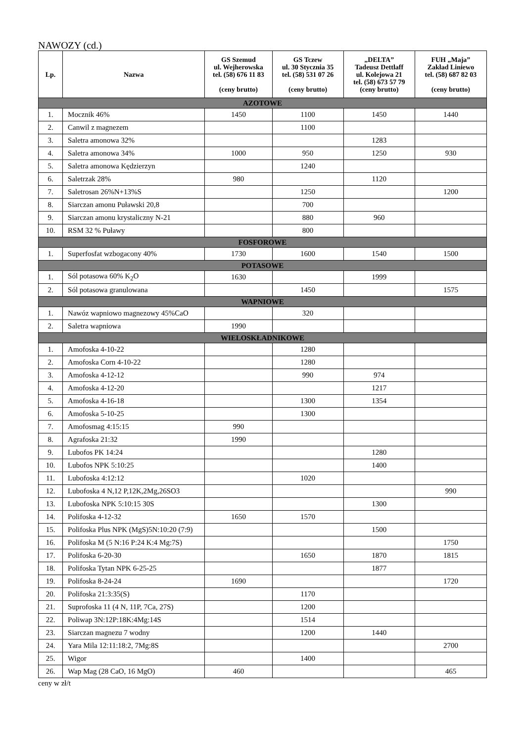NAWOZY (cd.)
| Lp. | Nazwa | GS Szemud ul. Wejherowska tel. (58) 676 11 83 (ceny brutto) | GS Tczew ul. 30 Stycznia 35 tel. (58) 531 07 26 (ceny brutto) | „DELTA” Tadeusz Dettlaff ul. Kolejowa 21 tel. (58) 673 57 79 (ceny brutto) | FUH „Maja” Zakład Liniewo tel. (58) 687 82 03 (ceny brutto) |
| --- | --- | --- | --- | --- | --- |
| AZOTOWE | | | | | |
| 1. | Mocznik 46% | 1450 | 1100 | 1450 | 1440 |
| 2. | Canwil z magnezem | | 1100 | | |
| 3. | Saletra amonowa 32% | | | 1283 | |
| 4. | Saletra amonowa 34% | 1000 | 950 | 1250 | 930 |
| 5. | Saletra amonowa Kędzierzyn | | 1240 | | |
| 6. | Saletrzak 28% | 980 | | 1120 | |
| 7. | Saletrosan 26%N+13%S | | 1250 | | 1200 |
| 8. | Siarczan amonu Puławski 20,8 | | 700 | | |
| 9. | Siarczan amonu krystaliczny N-21 | | 880 | 960 | |
| 10. | RSM 32 % Puławy | | 800 | | |
| FOSFOROWE | | | | | |
| 1. | Superfosfat wzbogacony 40% | 1730 | 1600 | 1540 | 1500 |
| POTASOWE | | | | | |
| 1. | Sól potasowa 60% K<sub>2</sub>O | 1630 | | 1999 | |
| 2. | Sól potasowa granulowana | | 1450 | | 1575 |
| WAPNIOWE | | | | | |
| 1. | Nawóz wapniowo magnezowy 45%CaO | | 320 | | |
| 2. | Saletra wapniowa | 1990 | | | |
| WIELOSKŁADNIKOWE | | | | | |
| 1. | Amofoska 4-10-22 | | 1280 | | |
| 2. | Amofoska Corn 4-10-22 | | 1280 | | |
| 3. | Amofoska 4-12-12 | | 990 | 974 | |
| 4. | Amofoska 4-12-20 | | | 1217 | |
| 5. | Amofoska 4-16-18 | | 1300 | 1354 | |
| 6. | Amofoska 5-10-25 | | 1300 | | |
| 7. | Amofosmag 4:15:15 | 990 | | | |
| 8. | Agrafoska 21:32 | 1990 | | | |
| 9. | Lubofos PK 14:24 | | | 1280 | |
| 10. | Lubofos NPK 5:10:25 | | | 1400 | |
| 11. | Lubofoska 4:12:12 | | 1020 | | |
| 12. | Lubofoska 4 N,12 P,12K,2Mg,26SO3 | | | | 990 |
| 13. | Lubofoska NPK 5:10:15 30S | | | 1300 | |
| 14. | Polifoska 4-12-32 | 1650 | 1570 | | |
| 15. | Polifoska Plus NPK (MgS)5N:10:20 (7:9) | | | 1500 | |
| 16. | Polifoska M (5 N:16 P:24 K:4 Mg:7S) | | | | 1750 |
| 17. | Polifoska 6-20-30 | | 1650 | 1870 | 1815 |
| 18. | Polifoska Tytan NPK 6-25-25 | | | 1877 | |
| 19. | Polifoska 8-24-24 | 1690 | | | 1720 |
| 20. | Polifoska 21:3:35(S) | | 1170 | | |
| 21. | Suprofoska 11 (4 N, 11P, 7Ca, 27S) | | 1200 | | |
| 22. | Poliwap 3N:12P:18K:4Mg:14S | | 1514 | | |
| 23. | Siarczan magnezu 7 wodny | | 1200 | 1440 | |
| 24. | Yara Mila 12:11:18:2, 7Mg:8S | | | | 2700 |
| 25. | Wigor | | 1400 | | |
| 26. | Wap Mag (28 CaO, 16 MgO) | 460 | | | 465 |
ceny w zł/t